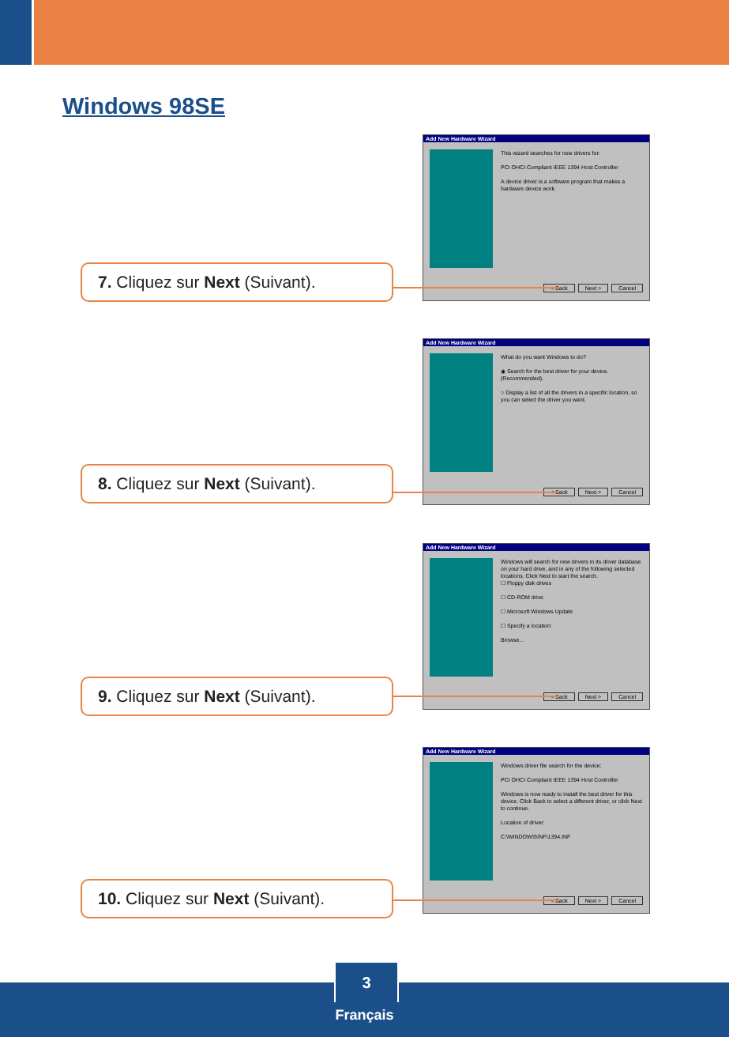Windows 98SE
Add New Hardware Wizard
This wizard searches for new drivers for:
PCI OHCI Compliant IEEE 1394 Host Controller
A device driver is a software program that makes a hardware device work.
< Back Next > Cancel
7. Cliquez sur Next (Suivant).
Add New Hardware Wizard
What do you want Windows to do?
◉ Search for the best driver for your device. (Recommended).
○ Display a list of all the drivers in a specific location, so you can select the driver you want.
< Back Next > Cancel
8. Cliquez sur Next (Suivant).
Add New Hardware Wizard
Windows will search for new drivers in its driver database on your hard drive, and in any of the following selected locations. Click Next to start the search.
☐ Floppy disk drives
☐ CD-ROM drive
☐ Microsoft Windows Update
☐ Specify a location:
Browse...
< Back Next > Cancel
9. Cliquez sur Next (Suivant).
Add New Hardware Wizard
Windows driver file search for the device:
PCI OHCI Compliant IEEE 1394 Host Controller
Windows is now ready to install the best driver for this device. Click Back to select a different driver, or click Next to continue.
Location of driver:
C:\WINDOWS\INF\1394.INF
< Back Next > Cancel
10. Cliquez sur Next (Suivant).
3
Français